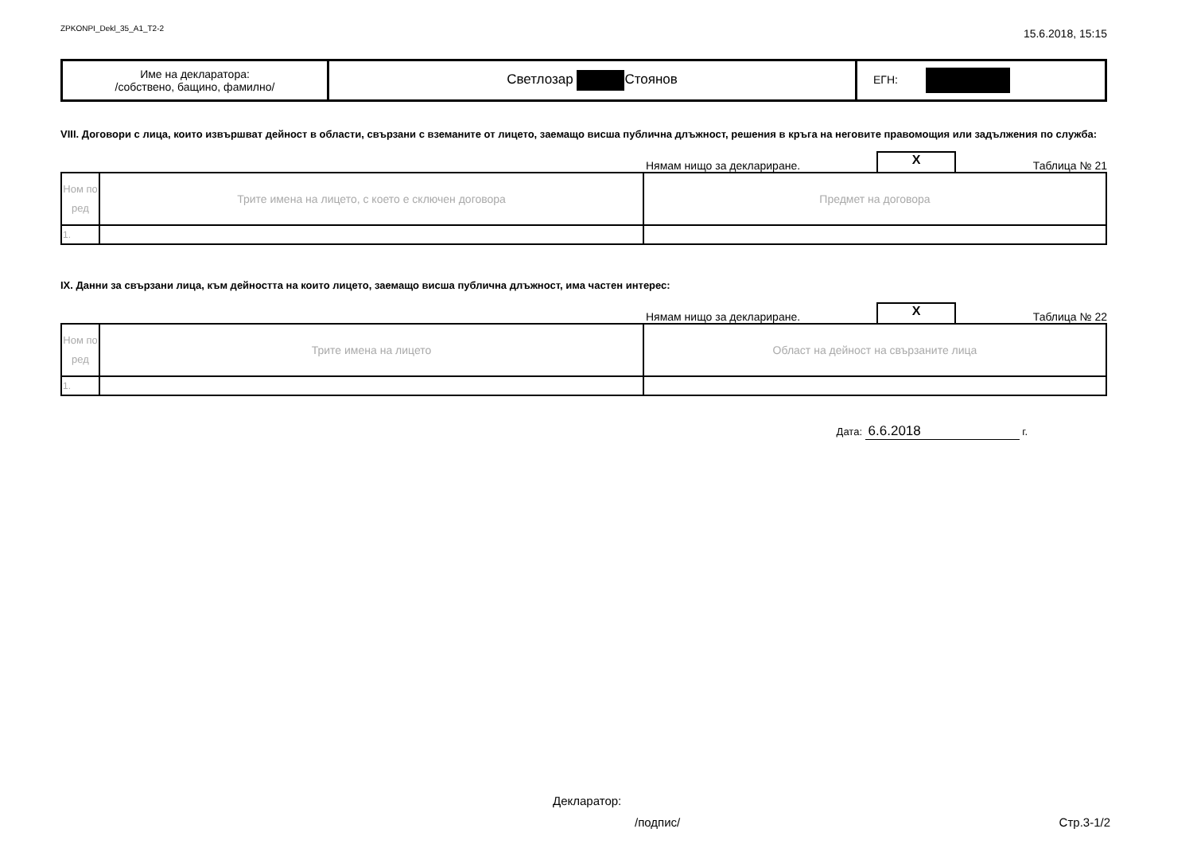ZPKONPI_Dekl_35_A1_T2-2
15.6.2018, 15:15
| Име на декларатора: /собствено, бащино, фамилно/ | Светлозар Стоянов | ЕГН: |
VIII. Договори с лица, които извършват дейност в области, свързани с вземаните от лицето, заемащо висша публична длъжност, решения в кръга на неговите правомощия или задължения по служба:
Нямам нищо за деклариране.
X
Таблица № 21
| Ном по ред | Трите имена на лицето, с което е сключен договора | Предмет на договора |
| 1. | | |
IX. Данни за свързани лица, към дейността на които лицето, заемащо висша публична длъжност, има частен интерес:
Нямам нищо за деклариране.
X
Таблица № 22
| Ном по ред | Трите имена на лицето | Област на дейност на свързаните лица |
| 1. | | |
Дата: 6.6.2018 г.
Декларатор:
/подпис/ Стр.3-1/2